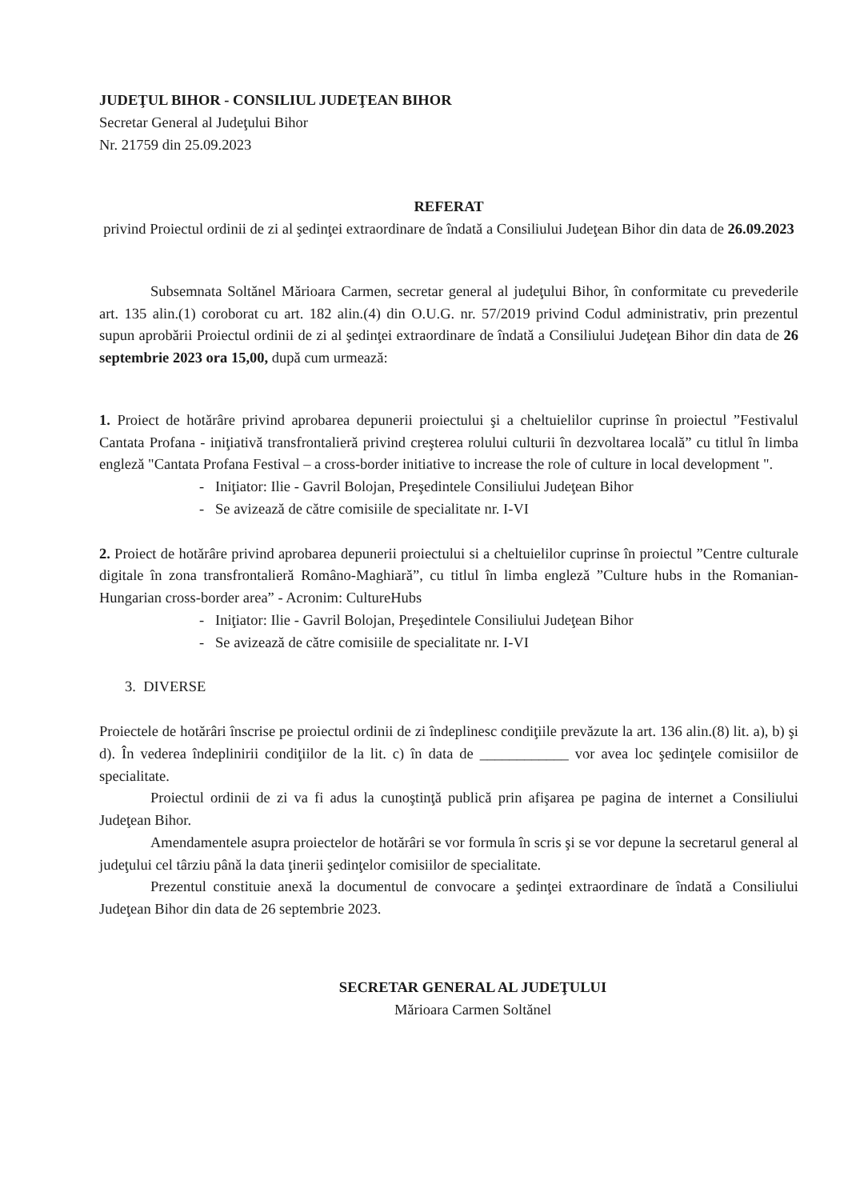JUDEŢUL BIHOR - CONSILIUL JUDEŢEAN BIHOR
Secretar General al Judeţului Bihor
Nr. 21759 din 25.09.2023
REFERAT
privind Proiectul ordinii de zi al şedinţei extraordinare de îndată a Consiliului Judeţean Bihor din data de 26.09.2023
Subsemnata Soltănel Mărioara Carmen, secretar general al judeţului Bihor, în conformitate cu prevederile art. 135 alin.(1) coroborat cu art. 182 alin.(4) din O.U.G. nr. 57/2019 privind Codul administrativ, prin prezentul supun aprobării Proiectul ordinii de zi al şedinţei extraordinare de îndată a Consiliului Judeţean Bihor din data de 26 septembrie 2023 ora 15,00, după cum urmează:
1. Proiect de hotărâre privind aprobarea depunerii proiectului şi a cheltuielilor cuprinse în proiectul ”Festivalul Cantata Profana - iniţiativă transfrontalieră privind creşterea rolului culturii în dezvoltarea locală” cu titlul în limba engleză "Cantata Profana Festival – a cross-border initiative to increase the role of culture in local development ".
- Iniţiator: Ilie - Gavril Bolojan, Preşedintele Consiliului Judeţean Bihor
- Se avizează de către comisiile de specialitate nr. I-VI
2. Proiect de hotărâre privind aprobarea depunerii proiectului si a cheltuielilor cuprinse în proiectul ”Centre culturale digitale în zona transfrontalieră Româno-Maghiară”, cu titlul în limba engleză ”Culture hubs in the Romanian-Hungarian cross-border area” - Acronim: CultureHubs
- Iniţiator: Ilie - Gavril Bolojan, Preşedintele Consiliului Judeţean Bihor
- Se avizează de către comisiile de specialitate nr. I-VI
3. DIVERSE
Proiectele de hotărâri înscrise pe proiectul ordinii de zi îndeplinesc condiţiile prevăzute la art. 136 alin.(8) lit. a), b) şi d). În vederea îndeplinirii condiţiilor de la lit. c) în data de ____________ vor avea loc şedinţele comisiilor de specialitate.
Proiectul ordinii de zi va fi adus la cunoştinţă publică prin afişarea pe pagina de internet a Consiliului Judeţean Bihor.
Amendamentele asupra proiectelor de hotărâri se vor formula în scris şi se vor depune la secretarul general al judeţului cel târziu până la data ţinerii şedinţelor comisiilor de specialitate.
Prezentul constituie anexă la documentul de convocare a şedinţei extraordinare de îndată a Consiliului Judeţean Bihor din data de 26 septembrie 2023.
SECRETAR GENERAL AL JUDEŢULUI
Mărioara Carmen Soltănel